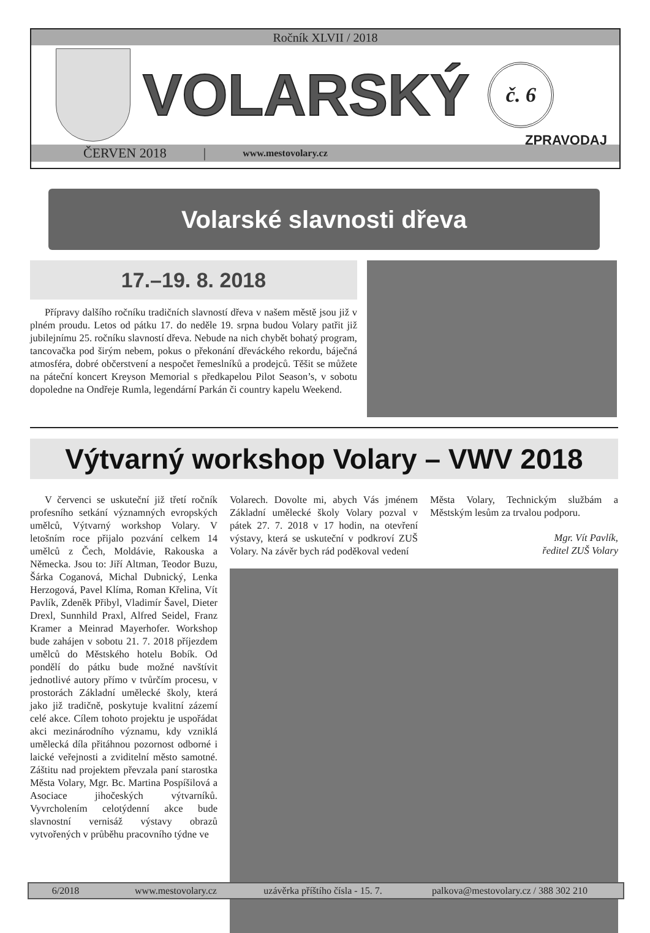Ročník XLVII / 2018
VOLARSKÝ
č. 6
ZPRAVODAJ
ČERVEN 2018 | www.mestovolary.cz
Volarské slavnosti dřeva
17.–19. 8. 2018
Přípravy dalšího ročníku tradičních slavností dřeva v našem městě jsou již v plném proudu. Letos od pátku 17. do neděle 19. srpna budou Volary patřit již jubilejnímu 25. ročníku slavností dřeva. Nebude na nich chybět bohatý program, tancovačka pod širým nebem, pokus o překonání dřeváckého rekordu, báječná atmosféra, dobré občerstvení a nespočet řemeslníků a prodejců. Těšit se můžete na páteční koncert Kreyson Memorial s předkapelou Pilot Season’s, v sobotu dopoledne na Ondřeje Rumla, legendární Parkán či country kapelu Weekend.
Výtvarný workshop Volary – VWV 2018
V červenci se uskuteční již třetí ročník profesního setkání významných evropských umělců, Výtvarný workshop Volary. V letošním roce přijalo pozvání celkem 14 umělců z Čech, Moldávie, Rakouska a Německa. Jsou to: Jiří Altman, Teodor Buzu, Šárka Coganová, Michal Dubnický, Lenka Herzogová, Pavel Klíma, Roman Křelina, Vít Pavlík, Zdeněk Přibyl, Vladimír Šavel, Dieter Drexl, Sunnhild Praxl, Alfred Seidel, Franz Kramer a Meinrad Mayerhofer. Workshop bude zahájen v sobotu 21. 7. 2018 příjezdem umělců do Městského hotelu Bobík. Od pondělí do pátku bude možné navštívit jednotlivé autory přímo v tvůrčím procesu, v prostorách Základní umělecké školy, která jako již tradičně, poskytuje kvalitní zázemí celé akce. Cílem tohoto projektu je uspořádat akci mezinárodního významu, kdy vzniklá umělecká díla přitáhnou pozornost odborné i laické veřejnosti a zviditelní město samotné. Záštitu nad projektem převzala paní starostka Města Volary, Mgr. Bc. Martina Pospíšilová a Asociace jihočeských výtvarníků. Vyvrcholením celotýdenní akce bude slavnostní vernisáž výstavy obrazů vytvořených v průběhu pracovního týdne ve
Volarech. Dovolte mi, abych Vás jménem Základní umělecké školy Volary pozval v pátek 27. 7. 2018 v 17 hodin, na otevření výstavy, která se uskuteční v podkroví ZUŠ Volary. Na závěr bych rád poděkoval vedení
Města Volary, Technickým službám a Městským lesům za trvalou podporu.
Mgr. Vít Pavlík,
ředitel ZUŠ Volary
6/2018 www.mestovolary.cz uzávěrka příštího čísla - 15. 7. palkova@mestovolary.cz / 388 302 210